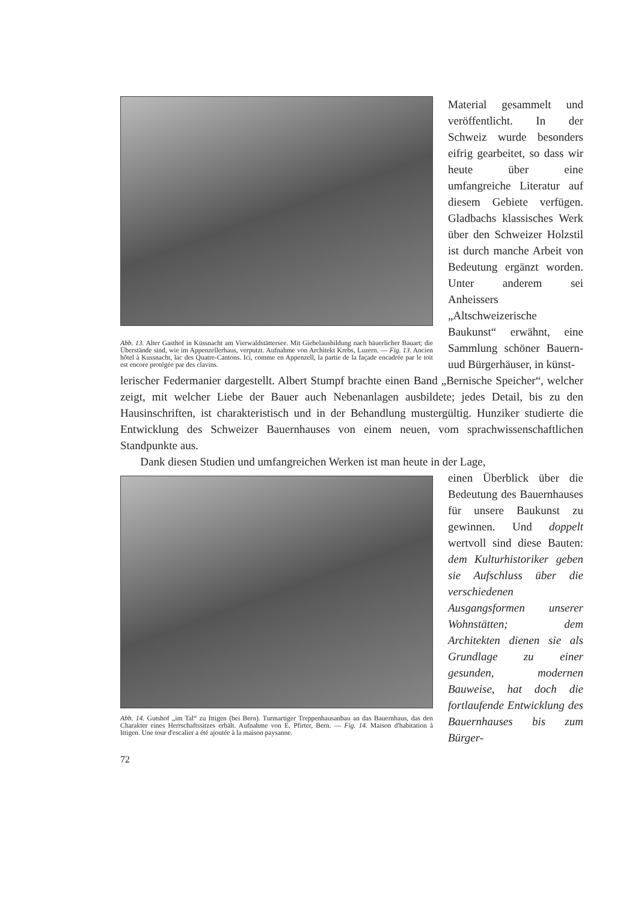Abb. 13. Alter Gasthof in Küssnacht am Vierwaldstättersee. Mit Giebelausbildung nach bäuerlicher Bauart; die Überstände sind, wie im Appenzellerhaus, verputzt. Aufnahme von Architekt Krebs, Luzern. — Fig. 13. Ancien hôtel à Kussnacht, lac des Quatre-Cantons. Ici, comme en Appenzell, la partie de la façade encadrée par le toit est encore protégée par des clavins.
Material gesammelt und veröffentlicht. In der Schweiz wurde besonders eifrig gearbeitet, so dass wir heute über eine umfangreiche Literatur auf diesem Gebiete verfügen. Gladbachs klassisches Werk über den Schweizer Holzstil ist durch manche Arbeit von Bedeutung ergänzt worden. Unter anderem sei Anheissers „Altschweizerische Baukunst“ erwähnt, eine Sammlung schöner Bauern- uud Bürgerhäuser, in künst-
lerischer Federmanier dargestellt. Albert Stumpf brachte einen Band „Bernische Speicher“, welcher zeigt, mit welcher Liebe der Bauer auch Nebenanlagen ausbildete; jedes Detail, bis zu den Hausinschriften, ist charakteristisch und in der Behandlung mustergültig. Hunziker studierte die Entwicklung des Schweizer Bauernhauses von einem neuen, vom sprachwissenschaftlichen Standpunkte aus.
Dank diesen Studien und umfangreichen Werken ist man heute in der Lage,
Abb. 14. Gutshof „im Tal“ zu Ittigen (bei Bern). Turmartiger Treppenhausanbau an das Bauernhaus, das den Charakter eines Herrschaftssitzes erhält. Aufnahme von E. Pfirter, Bern. — Fig. 14. Maison d'habitation à Ittigen. Une tour d'escalier a été ajoutée à la maison paysanne.
72
einen Überblick über die Bedeutung des Bauernhauses für unsere Baukunst zu gewinnen. Und doppelt wertvoll sind diese Bauten: dem Kulturhistoriker geben sie Aufschluss über die verschiedenen Ausgangsformen unserer Wohnstätten; dem Architekten dienen sie als Grundlage zu einer gesunden, modernen Bauweise, hat doch die fortlaufende Entwicklung des Bauernhauses bis zum Bürger-